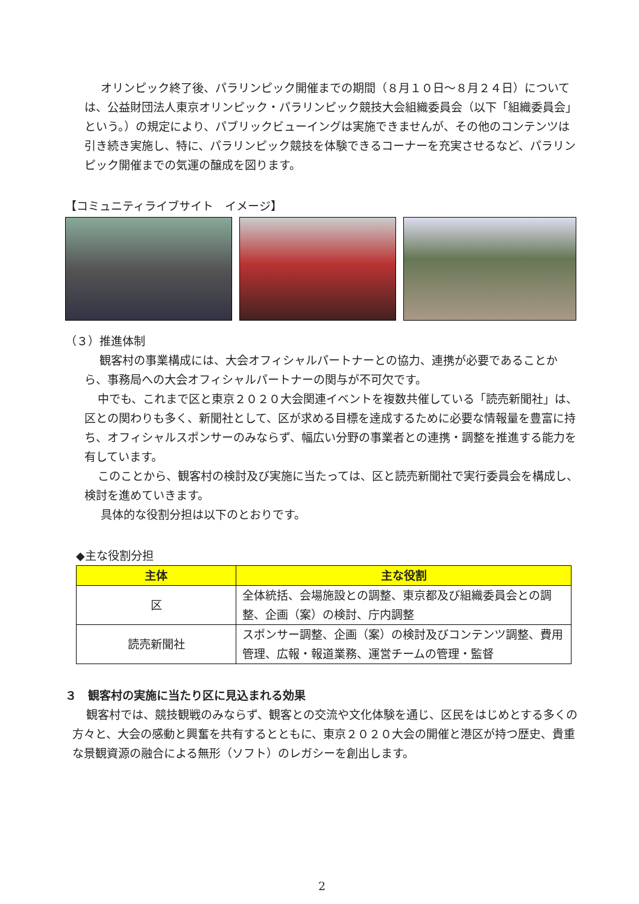オリンピック終了後、パラリンピック開催までの期間（８月１０日～８月２４日）については、公益財団法人東京オリンピック・パラリンピック競技大会組織委員会（以下「組織委員会」という。）の規定により、パブリックビューイングは実施できませんが、その他のコンテンツは引き続き実施し、特に、パラリンピック競技を体験できるコーナーを充実させるなど、パラリンピック開催までの気運の醸成を図ります。
【コミュニティライブサイト　イメージ】
（３）推進体制
観客村の事業構成には、大会オフィシャルパートナーとの協力、連携が必要であることから、事務局への大会オフィシャルパートナーの関与が不可欠です。
中でも、これまで区と東京２０２０大会関連イベントを複数共催している「読売新聞社」は、区との関わりも多く、新聞社として、区が求める目標を達成するために必要な情報量を豊富に持ち、オフィシャルスポンサーのみならず、幅広い分野の事業者との連携・調整を推進する能力を有しています。
このことから、観客村の検討及び実施に当たっては、区と読売新聞社で実行委員会を構成し、検討を進めていきます。
具体的な役割分担は以下のとおりです。
◆主な役割分担
| 主体 | 主な役割 |
| --- | --- |
| 区 | 全体統括、会場施設との調整、東京都及び組織委員会との調整、企画（案）の検討、庁内調整 |
| 読売新聞社 | スポンサー調整、企画（案）の検討及びコンテンツ調整、費用管理、広報・報道業務、運営チームの管理・監督 |
３　観客村の実施に当たり区に見込まれる効果
観客村では、競技観戦のみならず、観客との交流や文化体験を通じ、区民をはじめとする多くの方々と、大会の感動と興奮を共有するとともに、東京２０２０大会の開催と港区が持つ歴史、貴重な景観資源の融合による無形（ソフト）のレガシーを創出します。
2